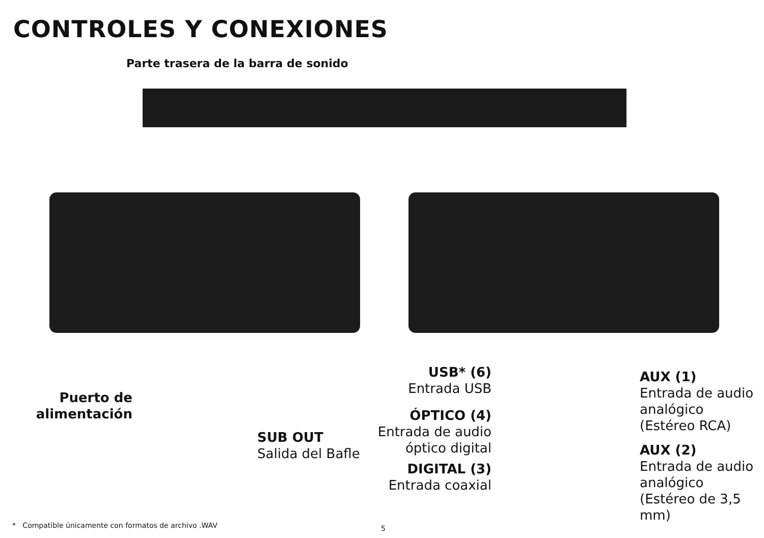CONTROLES Y CONEXIONES
Parte trasera de la barra de sonido
Puerto de alimentación
SUB OUT
Salida del Bafle
USB* (6)
Entrada USB
ÓPTICO (4)
Entrada de audio óptico digital
DIGITAL (3)
Entrada coaxial
AUX (1)
Entrada de audio analógico (Estéreo RCA)
AUX (2)
Entrada de audio analógico (Estéreo de 3,5 mm)
* Compatible únicamente con formatos de archivo .WAV
5